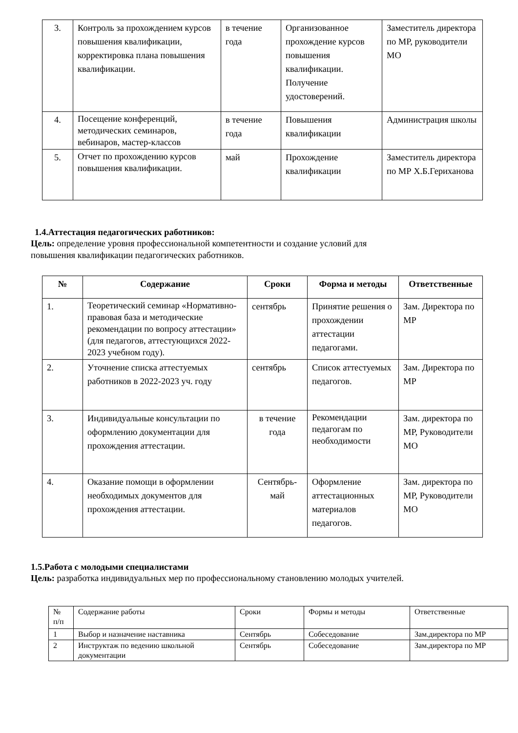| 3. | Контроль за прохождением курсов повышения квалификации, корректировка плана повышения квалификации. | в течение года | Организованное прохождение курсов повышения квалификации. Получение удостоверений. | Заместитель директора по МР, руководители МО |
| 4. | Посещение конференций, методических семинаров, вебинаров, мастер-классов | в течение года | Повышения квалификации | Администрация школы |
| 5. | Отчет по прохождению курсов повышения квалификации. | май | Прохождение квалификации | Заместитель директора по МР Х.Б.Гериханова |
1.4.Аттестация педагогических работников:
Цель: определение уровня профессиональной компетентности и создание условий для
повышения квалификации педагогических работников.
| № | Содержание | Сроки | Форма и методы | Ответственные |
| --- | --- | --- | --- | --- |
| 1. | Теоретический семинар «Нормативно- правовая база и методические рекомендации по вопросу аттестации» (для педагогов, аттестующихся 2022-2023 учебном году). | сентябрь | Принятие решения о прохождении аттестации педагогами. | Зам. Директора по МР |
| 2. | Уточнение списка аттестуемых работников в 2022-2023 уч. году | сентябрь | Список аттестуемых педагогов. | Зам. Директора по МР |
| 3. | Индивидуальные консультации по оформлению документации для прохождения аттестации. | в течение года | Рекомендации педагогам по необходимости | Зам. директора по МР, Руководители МО |
| 4. | Оказание помощи в оформлении необходимых документов для прохождения аттестации. | Сентябрь-май | Оформление аттестационных материалов педагогов. | Зам. директора по МР, Руководители МО |
1.5.Работа с молодыми специалистами
Цель: разработка индивидуальных мер по профессиональному становлению молодых учителей.
| № п/п | Содержание работы | Сроки | Формы и методы | Ответственные |
| 1 | Выбор и назначение наставника | Сентябрь | Собеседование | Зам.директора по МР |
| 2 | Инструктаж по ведению школьной документации | Сентябрь | Собеседование | Зам.директора по МР |